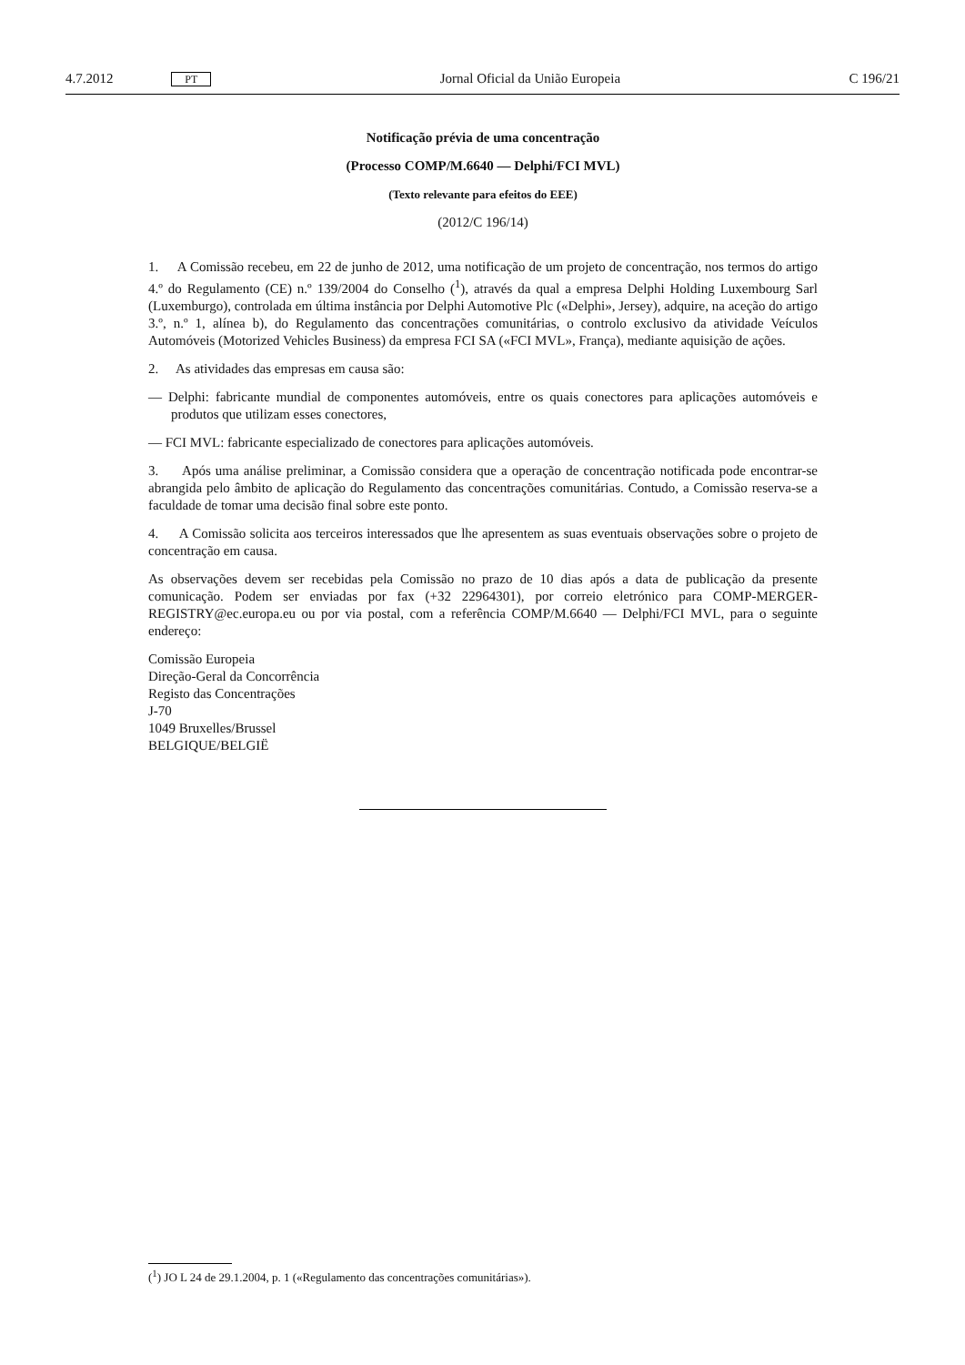4.7.2012 PT Jornal Oficial da União Europeia C 196/21
Notificação prévia de uma concentração
(Processo COMP/M.6640 — Delphi/FCI MVL)
(Texto relevante para efeitos do EEE)
(2012/C 196/14)
1. A Comissão recebeu, em 22 de junho de 2012, uma notificação de um projeto de concentração, nos termos do artigo 4.º do Regulamento (CE) n.º 139/2004 do Conselho (<sup>1</sup>), através da qual a empresa Delphi Holding Luxembourg Sarl (Luxemburgo), controlada em última instância por Delphi Automotive Plc («Delphi», Jersey), adquire, na aceção do artigo 3.º, n.º 1, alínea b), do Regulamento das concentrações comunitárias, o controlo exclusivo da atividade Veículos Automóveis (Motorized Vehicles Business) da empresa FCI SA («FCI MVL», França), mediante aquisição de ações.
2. As atividades das empresas em causa são:
— Delphi: fabricante mundial de componentes automóveis, entre os quais conectores para aplicações automóveis e produtos que utilizam esses conectores,
— FCI MVL: fabricante especializado de conectores para aplicações automóveis.
3. Após uma análise preliminar, a Comissão considera que a operação de concentração notificada pode encontrar-se abrangida pelo âmbito de aplicação do Regulamento das concentrações comunitárias. Contudo, a Comissão reserva-se a faculdade de tomar uma decisão final sobre este ponto.
4. A Comissão solicita aos terceiros interessados que lhe apresentem as suas eventuais observações sobre o projeto de concentração em causa.
As observações devem ser recebidas pela Comissão no prazo de 10 dias após a data de publicação da presente comunicação. Podem ser enviadas por fax (+32 22964301), por correio eletrónico para COMP-MERGER-REGISTRY@ec.europa.eu ou por via postal, com a referência COMP/M.6640 — Delphi/FCI MVL, para o seguinte endereço:
Comissão Europeia
Direção-Geral da Concorrência
Registo das Concentrações
J-70
1049 Bruxelles/Brussel
BELGIQUE/BELGIË
(<sup>1</sup>) JO L 24 de 29.1.2004, p. 1 («Regulamento das concentrações comunitárias»).